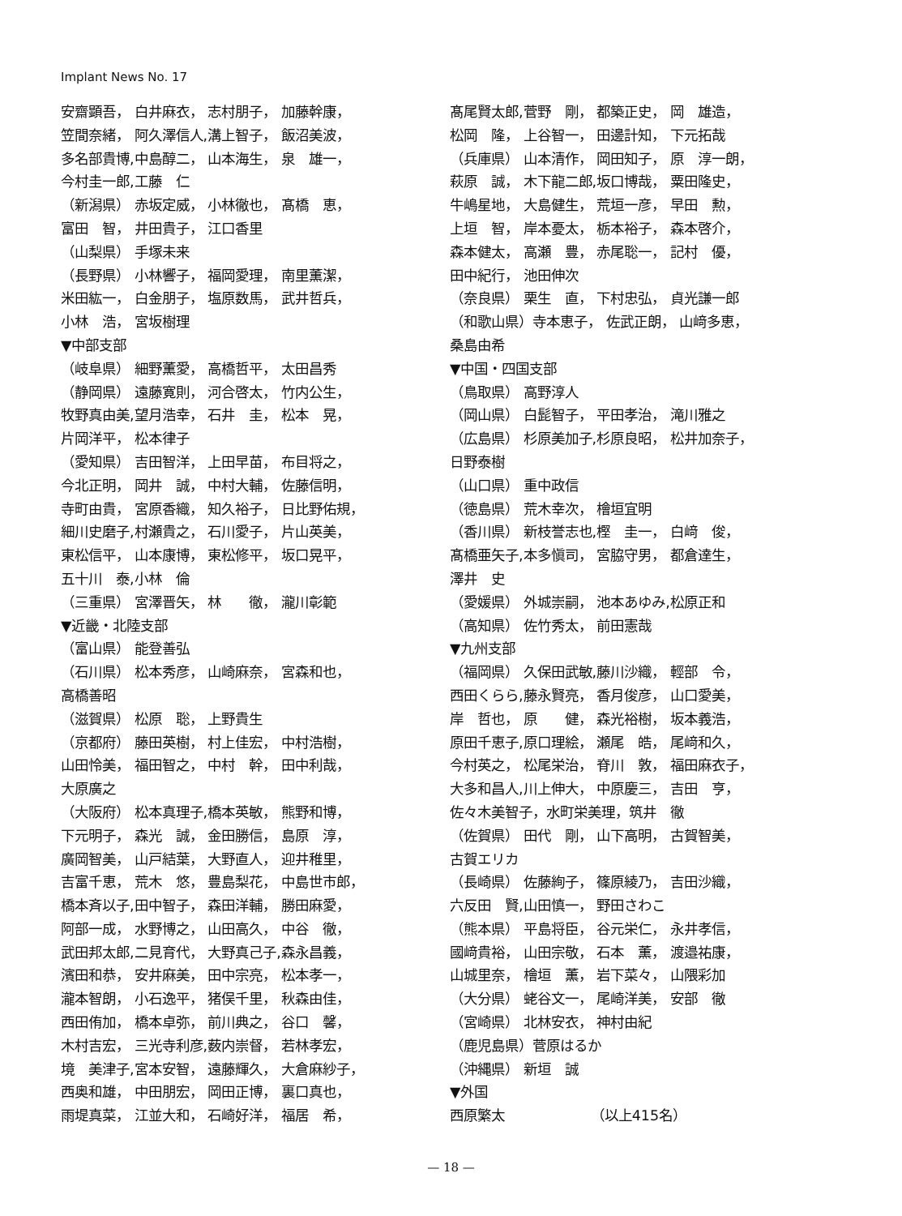Implant News No. 17
安齋顕吾， 白井麻衣， 志村朋子， 加藤幹康， 笠間奈緒， 阿久澤信人,溝上智子， 飯沼美波， 多名部貴博,中島醇二， 山本海生， 泉　雄一， 今村圭一郎,工藤　仁 （新潟県） 赤坂定威， 小林徹也， 髙橋　恵， 富田　智， 井田貴子， 江口香里 （山梨県） 手塚未来 （長野県） 小林響子， 福岡愛理， 南里薫潔， 米田紘一， 白金朋子， 塩原数馬， 武井哲兵， 小林　浩， 宮坂樹理 ▼中部支部 （岐阜県） 細野薫愛， 高橋哲平， 太田昌秀 （静岡県） 遠藤寛則， 河合啓太， 竹内公生， 牧野真由美,望月浩幸， 石井　圭， 松本　晃， 片岡洋平， 松本律子 （愛知県） 吉田智洋， 上田早苗， 布目将之， 今北正明， 岡井　誠， 中村大輔， 佐藤信明， 寺町由貴， 宮原香織， 知久裕子， 日比野佑規， 細川史磨子,村瀬貴之， 石川愛子， 片山英美， 東松信平， 山本康博， 東松修平， 坂口晃平， 五十川　泰,小林　倫 （三重県） 宮澤晋矢， 林　　徹， 瀧川彰範 ▼近畿・北陸支部 （富山県） 能登善弘 （石川県） 松本秀彦， 山崎麻奈， 宮森和也， 高橋善昭 （滋賀県） 松原　聡， 上野貴生 （京都府） 藤田英樹， 村上佳宏， 中村浩樹， 山田怜美， 福田智之， 中村　幹， 田中利哉， 大原廣之 （大阪府） 松本真理子,橋本英敏， 熊野和博， 下元明子， 森光　誠， 金田勝信， 島原　淳， 廣岡智美， 山戸結葉， 大野直人， 迎井稚里， 吉富千恵， 荒木　悠， 豊島梨花， 中島世市郎， 橋本斉以子,田中智子， 森田洋輔， 勝田麻愛， 阿部一成， 水野博之， 山田高久， 中谷　徹， 武田邦太郎,二見育代， 大野真己子,森永昌義， 濱田和恭， 安井麻美， 田中宗亮， 松本孝一， 瀧本智朗， 小石逸平， 猪俣千里， 秋森由佳， 西田侑加， 橋本卓弥， 前川典之， 谷口　馨， 木村吉宏， 三光寺利彦,薮内崇督， 若林孝宏， 境　美津子,宮本安智， 遠藤輝久， 大倉麻紗子， 西奥和雄， 中田朋宏， 岡田正博， 裏口真也， 雨堤真菜， 江並大和， 石崎好洋， 福居　希，
髙尾賢太郎,菅野　剛， 都築正史， 岡　雄造， 松岡　隆， 上谷智一， 田邊計知， 下元拓哉 （兵庫県） 山本清作， 岡田知子， 原　淳一朗， 萩原　誠， 木下龍二郎,坂口博哉， 粟田隆史， 牛嶋星地， 大島健生， 荒垣一彦， 早田　勲， 上垣　智， 岸本憂太， 栃本裕子， 森本啓介， 森本健太， 高瀬　豊， 赤尾聡一， 記村　優， 田中紀行， 池田伸次 （奈良県） 栗生　直， 下村忠弘， 貞光謙一郎 （和歌山県）寺本恵子， 佐武正朗， 山﨑多恵， 桑島由希 ▼中国・四国支部 （鳥取県） 高野淳人 （岡山県） 白髭智子， 平田孝治， 滝川雅之 （広島県） 杉原美加子,杉原良昭， 松井加奈子， 日野泰樹 （山口県） 重中政信 （徳島県） 荒木幸次， 檜垣宜明 （香川県） 新枝誉志也,樫　圭一， 白﨑　俊， 髙橋亜矢子,本多愼司， 宮脇守男， 都倉達生， 澤井　史 （愛媛県） 外城崇嗣， 池本あゆみ,松原正和 （高知県） 佐竹秀太， 前田憲哉 ▼九州支部 （福岡県） 久保田武敏,藤川沙織， 輕部　令， 西田くらら,藤永賢亮， 香月俊彦， 山口愛美， 岸　哲也， 原　　健， 森光裕樹， 坂本義浩， 原田千恵子,原口理絵， 瀬尾　皓， 尾﨑和久， 今村英之， 松尾栄治， 脊川　敦， 福田麻衣子， 大多和昌人,川上伸大， 中原慶三， 吉田　亨， 佐々木美智子，水町栄美理，筑井　徹 （佐賀県） 田代　剛， 山下高明， 古賀智美， 古賀エリカ （長崎県） 佐藤絢子， 篠原綾乃， 吉田沙織， 六反田　賢,山田慎一， 野田さわこ （熊本県） 平島将臣， 谷元栄仁， 永井孝信， 國﨑貴裕， 山田宗敬， 石本　薫， 渡邉祐康， 山城里奈， 檜垣　薫， 岩下菜々， 山隈彩加 （大分県） 蛯谷文一， 尾崎洋美， 安部　徹 （宮崎県） 北林安衣， 神村由紀 （鹿児島県）菅原はるか （沖縄県） 新垣　誠 ▼外国 西原繁太 （以上415名）
— 18 —